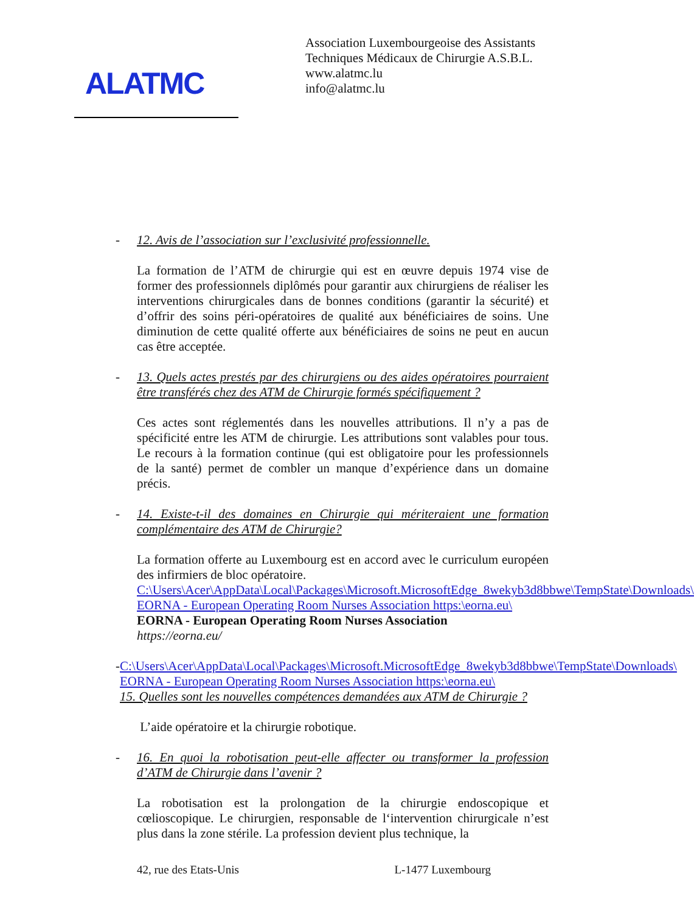ALATMC
Association Luxembourgeoise des Assistants
Techniques Médicaux de Chirurgie A.S.B.L.
www.alatmc.lu
info@alatmc.lu
- 12. Avis de l’association sur l’exclusivité professionnelle.
La formation de l’ATM de chirurgie qui est en œuvre depuis 1974 vise de former des professionnels diplômés pour garantir aux chirurgiens de réaliser les interventions chirurgicales dans de bonnes conditions (garantir la sécurité) et d’offrir des soins péri-opératoires de qualité aux bénéficiaires de soins. Une diminution de cette qualité offerte aux bénéficiaires de soins ne peut en aucun cas être acceptée.
- 13. Quels actes prestés par des chirurgiens ou des aides opératoires pourraient être transférés chez des ATM de Chirurgie formés spécifiquement ?
Ces actes sont réglementés dans les nouvelles attributions. Il n’y a pas de spécificité entre les ATM de chirurgie. Les attributions sont valables pour tous. Le recours à la formation continue (qui est obligatoire pour les professionnels de la santé) permet de combler un manque d’expérience dans un domaine précis.
- 14. Existe-t-il des domaines en Chirurgie qui mériteraient une formation complémentaire des ATM de Chirurgie?
La formation offerte au Luxembourg est en accord avec le curriculum européen des infirmiers de bloc opératoire.
C:\Users\Acer\AppData\Local\Packages\Microsoft.MicrosoftEdge_8wekyb3d8bbwe\TempState\Downloads\
EORNA - European Operating Room Nurses Association https:\eorna.eu\
EORNA - European Operating Room Nurses Association
https://eorna.eu/
- C:\Users\Acer\AppData\Local\Packages\Microsoft.MicrosoftEdge_8wekyb3d8bbwe\TempState\Downloads\
EORNA - European Operating Room Nurses Association https:\eorna.eu\
15. Quelles sont les nouvelles compétences demandées aux ATM de Chirurgie ?
L’aide opératoire et la chirurgie robotique.
- 16. En quoi la robotisation peut-elle affecter ou transformer la profession d’ATM de Chirurgie dans l’avenir ?
La robotisation est la prolongation de la chirurgie endoscopique et cœlioscopique. Le chirurgien, responsable de l‘intervention chirurgicale n’est plus dans la zone stérile. La profession devient plus technique, la
42, rue des Etats-Unis L-1477 Luxembourg